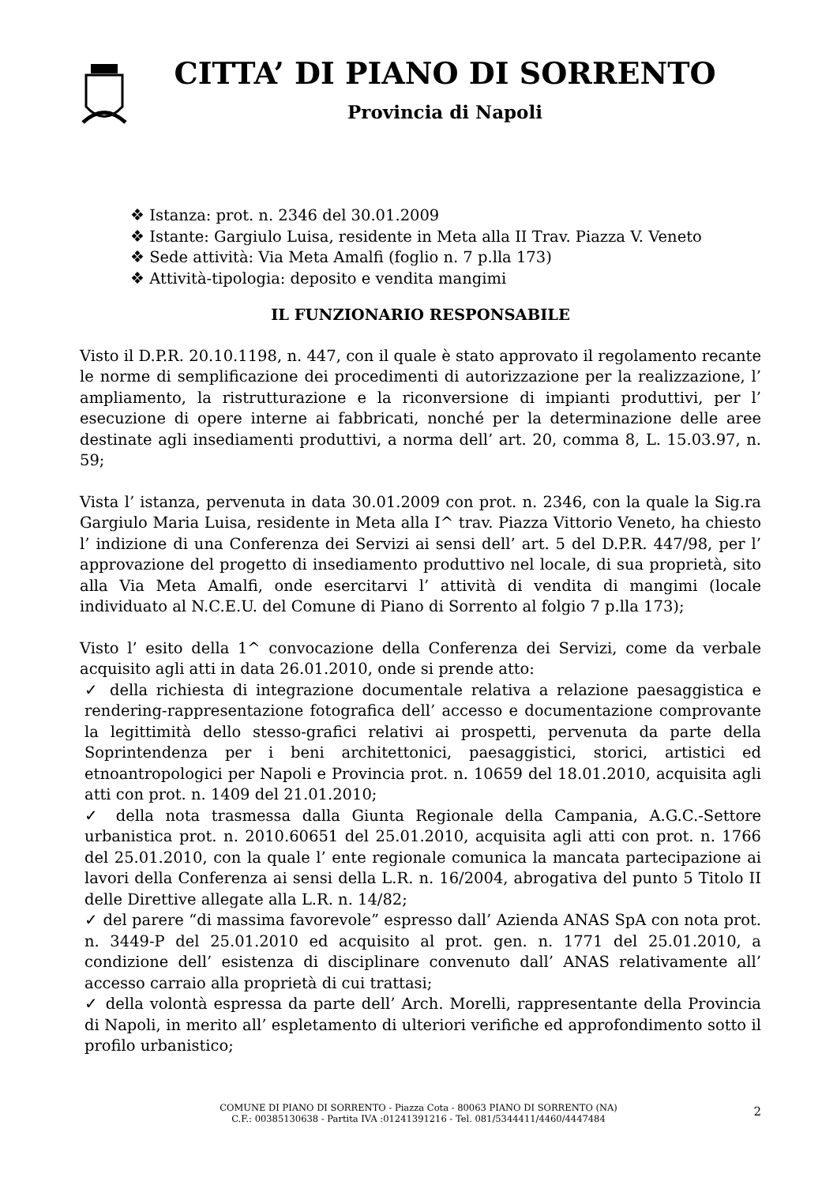CITTA’ DI PIANO DI SORRENTO
Provincia di Napoli
❖ Istanza: prot. n. 2346 del 30.01.2009
❖ Istante: Gargiulo Luisa, residente in Meta alla II Trav. Piazza V. Veneto
❖ Sede attività: Via Meta Amalfi (foglio n. 7 p.lla 173)
❖ Attività-tipologia: deposito e vendita mangimi
IL FUNZIONARIO RESPONSABILE
Visto il D.P.R. 20.10.1198, n. 447, con il quale è stato approvato il regolamento recante le norme di semplificazione dei procedimenti di autorizzazione per la realizzazione, l’ ampliamento, la ristrutturazione e la riconversione di impianti produttivi, per l’ esecuzione di opere interne ai fabbricati, nonché per la determinazione delle aree destinate agli insediamenti produttivi, a norma dell’ art. 20, comma 8, L. 15.03.97, n. 59;
Vista l’ istanza, pervenuta in data 30.01.2009 con prot. n. 2346, con la quale la Sig.ra Gargiulo Maria Luisa, residente in Meta alla I^ trav. Piazza Vittorio Veneto, ha chiesto l’ indizione di una Conferenza dei Servizi ai sensi dell’ art. 5 del D.P.R. 447/98, per l’ approvazione del progetto di insediamento produttivo nel locale, di sua proprietà, sito alla Via Meta Amalfi, onde esercitarvi l’ attività di vendita di mangimi (locale individuato al N.C.E.U. del Comune di Piano di Sorrento al folgio 7 p.lla 173);
Visto l’ esito della 1^ convocazione della Conferenza dei Servizi, come da verbale acquisito agli atti in data 26.01.2010, onde si prende atto:
✓ della richiesta di integrazione documentale relativa a relazione paesaggistica e rendering-rappresentazione fotografica dell’ accesso e documentazione comprovante la legittimità dello stesso-grafici relativi ai prospetti, pervenuta da parte della Soprintendenza per i beni architettonici, paesaggistici, storici, artistici ed etnoantropologici per Napoli e Provincia prot. n. 10659 del 18.01.2010, acquisita agli atti con prot. n. 1409 del 21.01.2010;
✓ della nota trasmessa dalla Giunta Regionale della Campania, A.G.C.-Settore urbanistica prot. n. 2010.60651 del 25.01.2010, acquisita agli atti con prot. n. 1766 del 25.01.2010, con la quale l’ ente regionale comunica la mancata partecipazione ai lavori della Conferenza ai sensi della L.R. n. 16/2004, abrogativa del punto 5 Titolo II delle Direttive allegate alla L.R. n. 14/82;
✓ del parere “di massima favorevole” espresso dall’ Azienda ANAS SpA con nota prot. n. 3449-P del 25.01.2010 ed acquisito al prot. gen. n. 1771 del 25.01.2010, a condizione dell’ esistenza di disciplinare convenuto dall’ ANAS relativamente all’ accesso carraio alla proprietà di cui trattasi;
✓ della volontà espressa da parte dell’ Arch. Morelli, rappresentante della Provincia di Napoli, in merito all’ espletamento di ulteriori verifiche ed approfondimento sotto il profilo urbanistico;
COMUNE DI PIANO DI SORRENTO - Piazza Cota - 80063 PIANO DI SORRENTO (NA)
C.F.: 00385130638 - Partita IVA :01241391216 - Tel. 081/5344411/4460/4447484
2